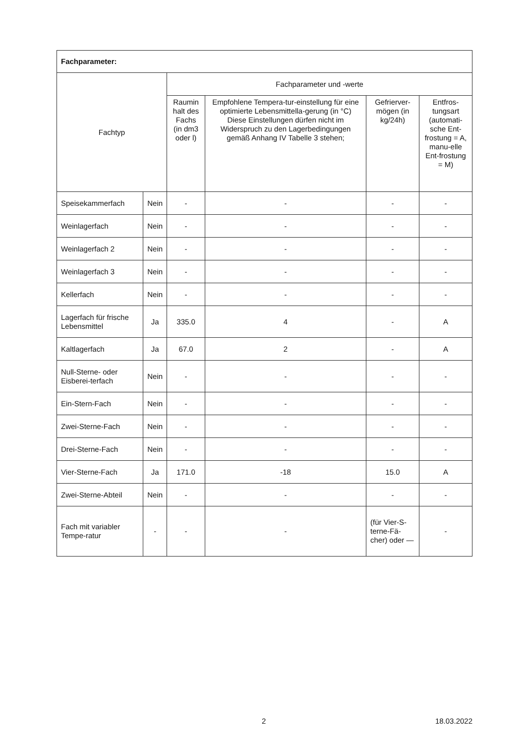| Fachparameter: | | | | | |
| --- | --- | --- | --- | --- | --- |
| Fachtyp | | Fachparameter und -werte | | | |
| | | Raumin halt des Fachs (in dm3 oder l) | Empfohlene Tempera-tur-einstellung für eine optimierte Lebensmittella-gerung (in °C) Diese Einstellungen dürfen nicht im Widerspruch zu den Lagerbedingungen gemäß Anhang IV Tabelle 3 stehen; | Gefrierver-mögen (in kg/24h) | Entfros-tungsart (automati-sche Ent-frostung = A, manu-elle Ent-frostung = M) |
| Speisekammerfach | Nein | - | - | - | - |
| Weinlagerfach | Nein | - | - | - | - |
| Weinlagerfach 2 | Nein | - | - | - | - |
| Weinlagerfach 3 | Nein | - | - | - | - |
| Kellerfach | Nein | - | - | - | - |
| Lagerfach für frische Lebensmittel | Ja | 335.0 | 4 | - | A |
| Kaltlagerfach | Ja | 67.0 | 2 | - | A |
| Null-Sterne- oder Eisberei-terfach | Nein | - | - | - | - |
| Ein-Stern-Fach | Nein | - | - | - | - |
| Zwei-Sterne-Fach | Nein | - | - | - | - |
| Drei-Sterne-Fach | Nein | - | - | - | - |
| Vier-Sterne-Fach | Ja | 171.0 | -18 | 15.0 | A |
| Zwei-Sterne-Abteil | Nein | - | - | - | - |
| Fach mit variabler Tempe-ratur | - | - | - | (für Vier-S-terne-Fä-cher) oder — | - |
2 18.03.2022